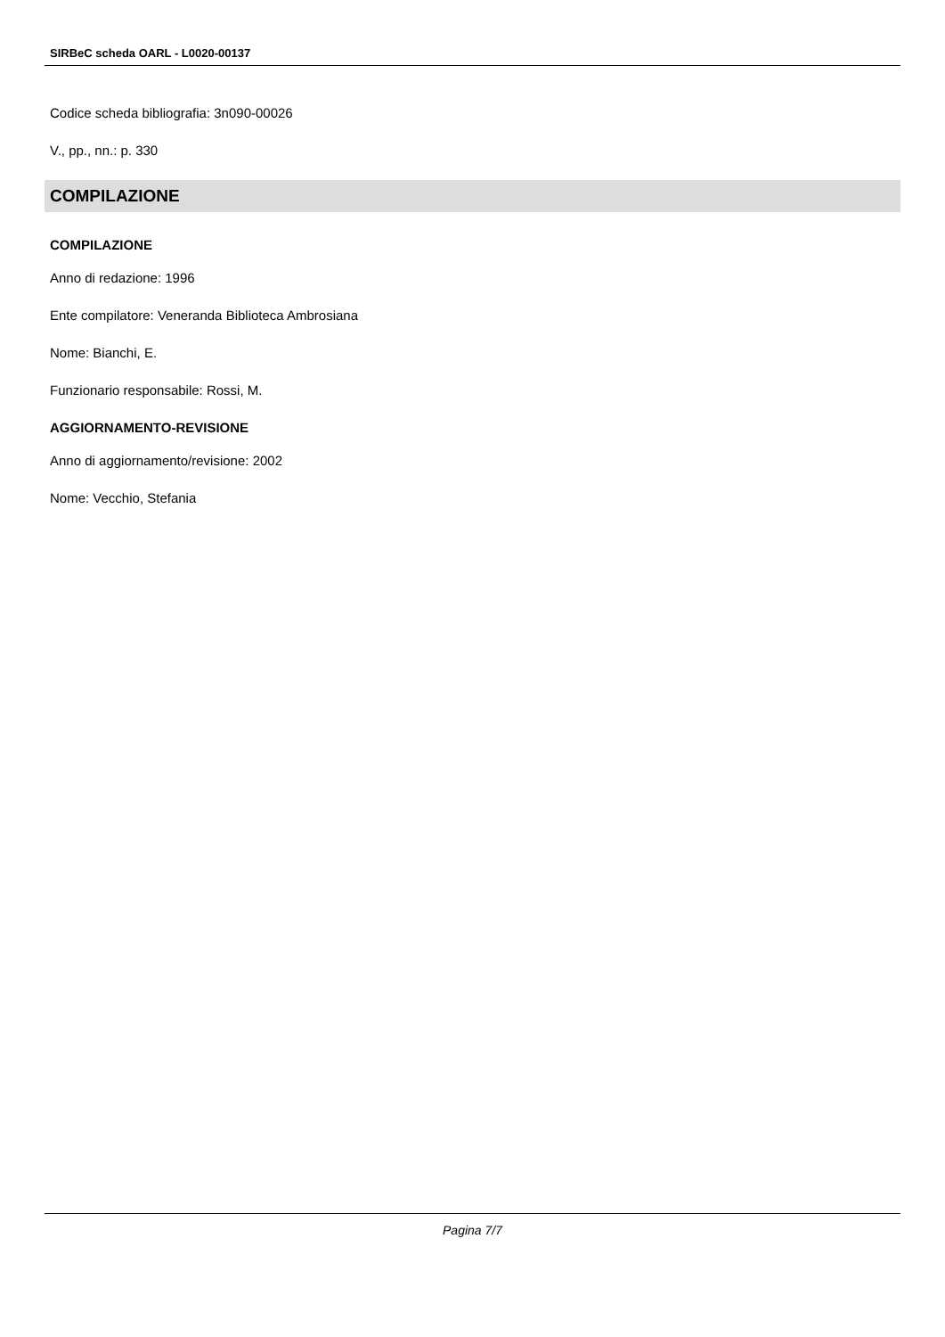SIRBeC scheda OARL - L0020-00137
Codice scheda bibliografia: 3n090-00026
V., pp., nn.: p. 330
COMPILAZIONE
COMPILAZIONE
Anno di redazione: 1996
Ente compilatore: Veneranda Biblioteca Ambrosiana
Nome: Bianchi, E.
Funzionario responsabile: Rossi, M.
AGGIORNAMENTO-REVISIONE
Anno di aggiornamento/revisione: 2002
Nome: Vecchio, Stefania
Pagina 7/7